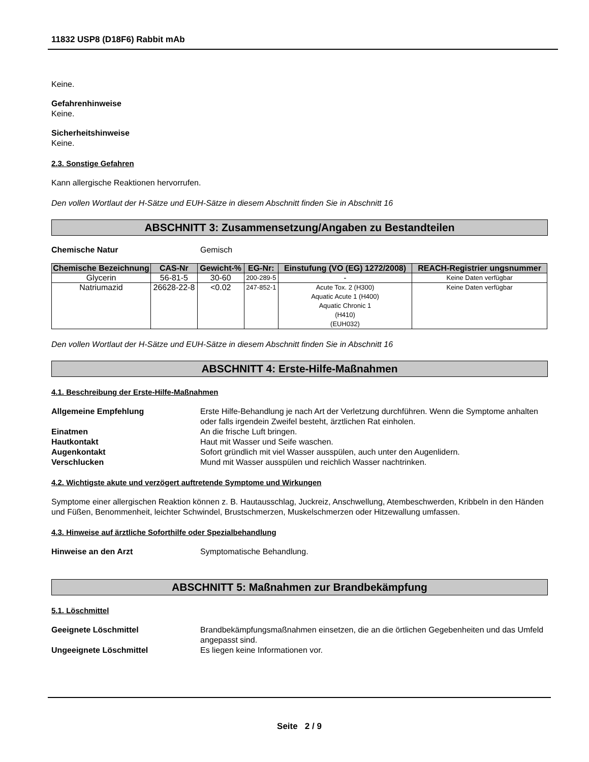11832 USP8 (D18F6) Rabbit mAb
Keine.
Gefahrenhinweise
Keine.
Sicherheitshinweise
Keine.
2.3. Sonstige Gefahren
Kann allergische Reaktionen hervorrufen.
Den vollen Wortlaut der H-Sätze und EUH-Sätze in diesem Abschnitt finden Sie in Abschnitt 16
ABSCHNITT 3: Zusammensetzung/Angaben zu Bestandteilen
Chemische Natur Gemisch
| Chemische Bezeichnung | CAS-Nr | Gewicht-% | EG-Nr: | Einstufung (VO (EG) 1272/2008) | REACH-Registrier ungsnummer |
| --- | --- | --- | --- | --- | --- |
| Glycerin | 56-81-5 | 30-60 | 200-289-5 | - | Keine Daten verfügbar |
| Natriumazid | 26628-22-8 | <0.02 | 247-852-1 | Acute Tox. 2 (H300) Aquatic Acute 1 (H400) Aquatic Chronic 1 (H410) (EUH032) | Keine Daten verfügbar |
Den vollen Wortlaut der H-Sätze und EUH-Sätze in diesem Abschnitt finden Sie in Abschnitt 16
ABSCHNITT 4: Erste-Hilfe-Maßnahmen
4.1. Beschreibung der Erste-Hilfe-Maßnahmen
Allgemeine Empfehlung Erste Hilfe-Behandlung je nach Art der Verletzung durchführen. Wenn die Symptome anhalten oder falls irgendein Zweifel besteht, ärztlichen Rat einholen.
Einatmen An die frische Luft bringen.
Hautkontakt Haut mit Wasser und Seife waschen.
Augenkontakt Sofort gründlich mit viel Wasser ausspülen, auch unter den Augenlidern.
Verschlucken Mund mit Wasser ausspülen und reichlich Wasser nachtrinken.
4.2. Wichtigste akute und verzögert auftretende Symptome und Wirkungen
Symptome einer allergischen Reaktion können z. B. Hautausschlag, Juckreiz, Anschwellung, Atembeschwerden, Kribbeln in den Händen und Füßen, Benommenheit, leichter Schwindel, Brustschmerzen, Muskelschmerzen oder Hitzewallung umfassen.
4.3. Hinweise auf ärztliche Soforthilfe oder Spezialbehandlung
Hinweise an den Arzt Symptomatische Behandlung.
ABSCHNITT 5: Maßnahmen zur Brandbekämpfung
5.1. Löschmittel
Geeignete Löschmittel Brandbekämpfungsmaßnahmen einsetzen, die an die örtlichen Gegebenheiten und das Umfeld angepasst sind.
Ungeeignete Löschmittel Es liegen keine Informationen vor.
Seite 2 / 9